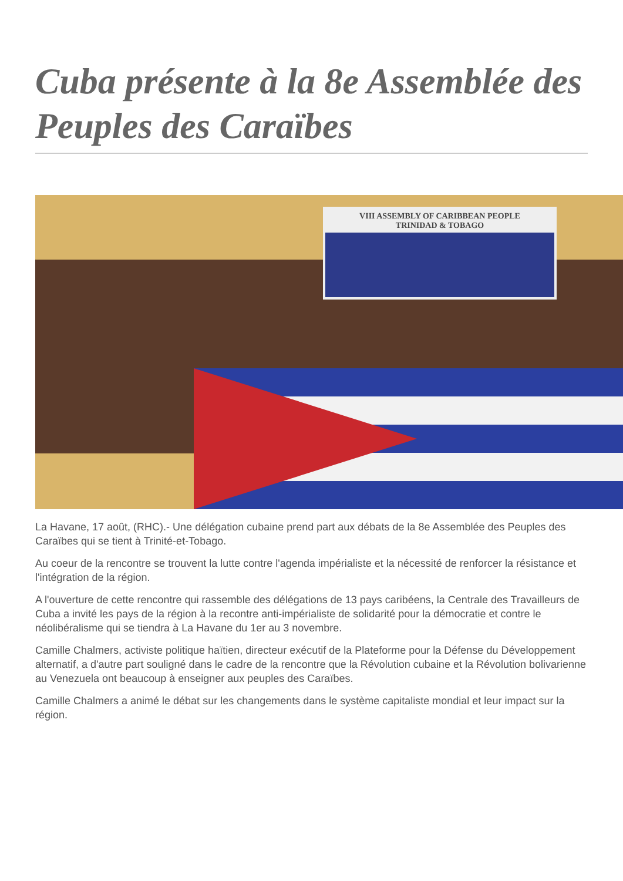Cuba présente à la 8e Assemblée des Peuples des Caraïbes
VIII ASSEMBLY OF CARIBBEAN PEOPLE
TRINIDAD & TOBAGO
La Havane, 17 août, (RHC).- Une délégation cubaine prend part aux débats de la 8e Assemblée des Peuples des Caraïbes qui se tient à Trinité-et-Tobago.
Au coeur de la rencontre se trouvent la lutte contre l'agenda impérialiste et la nécessité de renforcer la résistance et l'intégration de la région.
A l'ouverture de cette rencontre qui rassemble des délégations de 13 pays caribéens, la Centrale des Travailleurs de Cuba a invité les pays de la région à la recontre anti-impérialiste de solidarité pour la démocratie et contre le néolibéralisme qui se tiendra à La Havane du 1er au 3 novembre.
Camille Chalmers, activiste politique haïtien, directeur exécutif de la Plateforme pour la Défense du Développement alternatif, a d'autre part souligné dans le cadre de la rencontre que la Révolution cubaine et la Révolution bolivarienne au Venezuela ont beaucoup à enseigner aux peuples des Caraïbes.
Camille Chalmers a animé le débat sur les changements dans le système capitaliste mondial et leur impact sur la région.